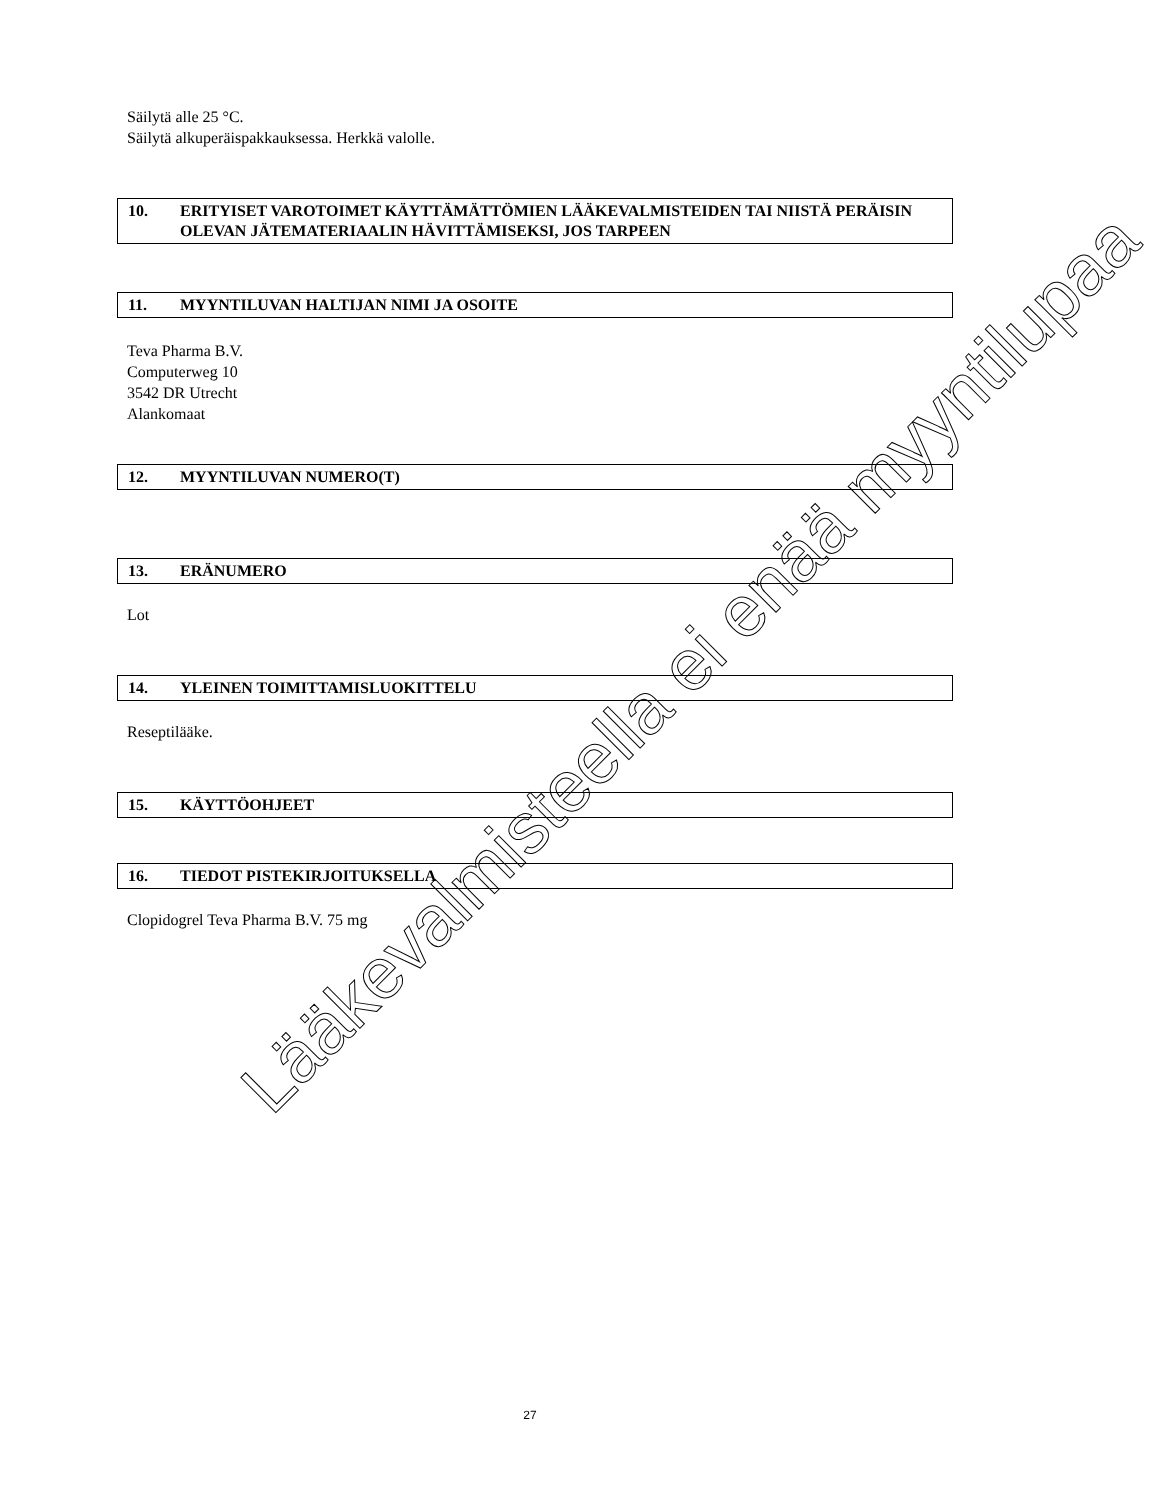Säilytä alle 25 °C.
Säilytä alkuperäispakkauksessa. Herkkä valolle.
10. ERITYISET VAROTOIMET KÄYTTÄMÄTTÖMIEN LÄÄKEVALMISTEIDEN TAI NIISTÄ PERÄISIN OLEVAN JÄTEMATERIAALIN HÄVITTÄMISEKSI, JOS TARPEEN
11. MYYNTILUVAN HALTIJAN NIMI JA OSOITE
Teva Pharma B.V.
Computerweg 10
3542 DR Utrecht
Alankomaat
12. MYYNTILUVAN NUMERO(T)
13. ERÄNUMERO
Lot
14. YLEINEN TOIMITTAMISLUOKITTELU
Reseptilääke.
15. KÄYTTÖOHJEET
16. TIEDOT PISTEKIRJOITUKSELLA
Clopidogrel Teva Pharma B.V. 75 mg
Lääkevalmisteella ei enää myyntilupaa
27